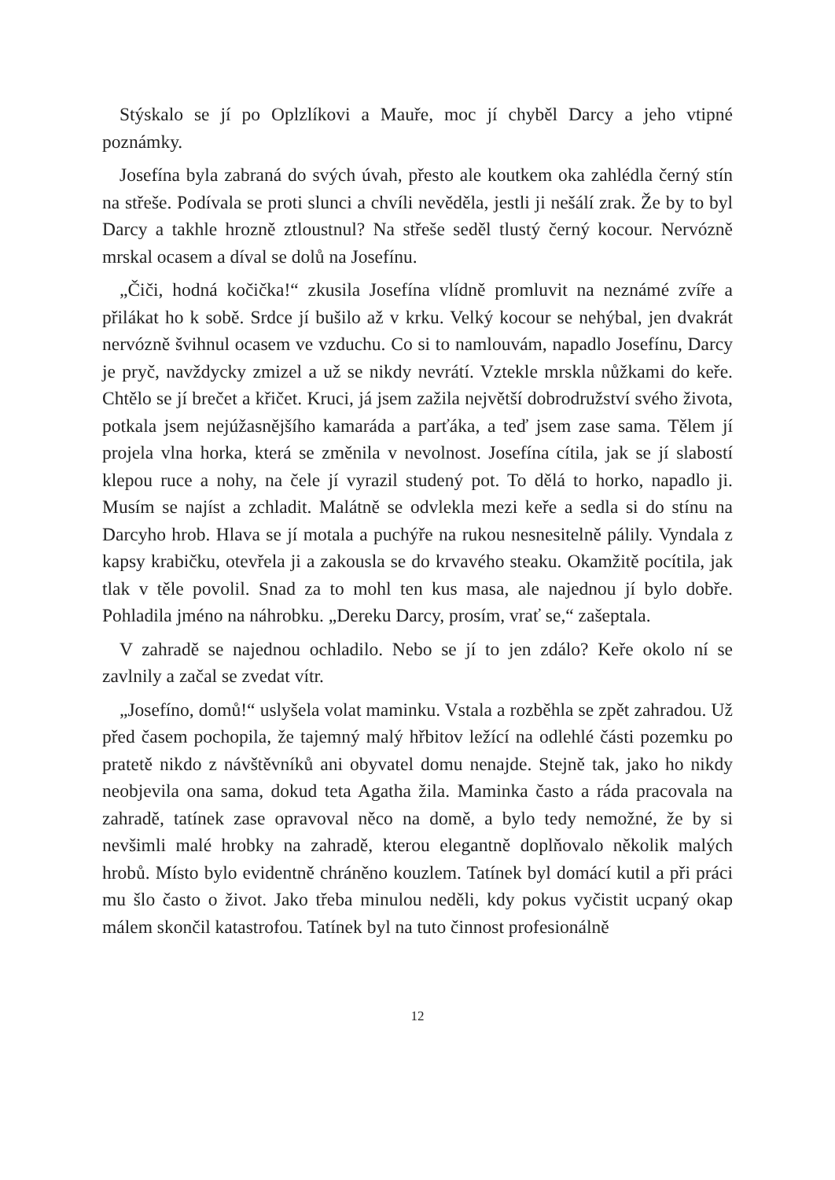Stýskalo se jí po Oplzlíkovi a Mauře, moc jí chyběl Darcy a jeho vtipné poznámky.
Josefína byla zabraná do svých úvah, přesto ale koutkem oka zahlédla černý stín na střeše. Podívala se proti slunci a chvíli nevěděla, jestli ji nešálí zrak. Že by to byl Darcy a takhle hrozně ztloustnul? Na střeše seděl tlustý černý kocour. Nervózně mrskal ocasem a díval se dolů na Josefínu.
„Čiči, hodná kočička!“ zkusila Josefína vlídně promluvit na neznámé zvíře a přilákat ho k sobě. Srdce jí bušilo až v krku. Velký kocour se nehýbal, jen dvakrát nervózně švihnul ocasem ve vzduchu. Co si to namlouvám, napadlo Josefínu, Darcy je pryč, navždycky zmizel a už se nikdy nevrátí. Vztekle mrskla nůžkami do keře. Chtělo se jí brečet a křičet. Kruci, já jsem zažila největší dobrodružství svého života, potkala jsem nejúžasnějšího kamaráda a parťáka, a teď jsem zase sama. Tělem jí projela vlna horka, která se změnila v nevolnost. Josefína cítila, jak se jí slabostí klepou ruce a nohy, na čele jí vyrazil studený pot. To dělá to horko, napadlo ji. Musím se najíst a zchladit. Malátně se odvlekla mezi keře a sedla si do stínu na Darcyho hrob. Hlava se jí motala a puchýře na rukou nesnesitelně pálily. Vyndala z kapsy krabičku, otevřela ji a zakousla se do krvavého steaku. Okamžitě pocítila, jak tlak v těle povolil. Snad za to mohl ten kus masa, ale najednou jí bylo dobře. Pohladila jméno na náhrobku. „Dereku Darcy, prosím, vrať se,“ zašeptala.
V zahradě se najednou ochladilo. Nebo se jí to jen zdálo? Keře okolo ní se zavlnily a začal se zvedat vítr.
„Josefíno, domů!“ uslyšela volat maminku. Vstala a rozběhla se zpět zahradou. Už před časem pochopila, že tajemný malý hřbitov ležící na odlehlé části pozemku po pratetě nikdo z návštěvníků ani obyvatel domu nenajde. Stejně tak, jako ho nikdy neobjevila ona sama, dokud teta Agatha žila. Maminka často a ráda pracovala na zahradě, tatínek zase opravoval něco na domě, a bylo tedy nemožné, že by si nevšimli malé hrobky na zahradě, kterou elegantně doplňovalo několik malých hrobů. Místo bylo evidentně chráněno kouzlem. Tatínek byl domácí kutil a při práci mu šlo často o život. Jako třeba minulou neděli, kdy pokus vyčistit ucpaný okap málem skončil katastrofou. Tatínek byl na tuto činnost profesionálně
12